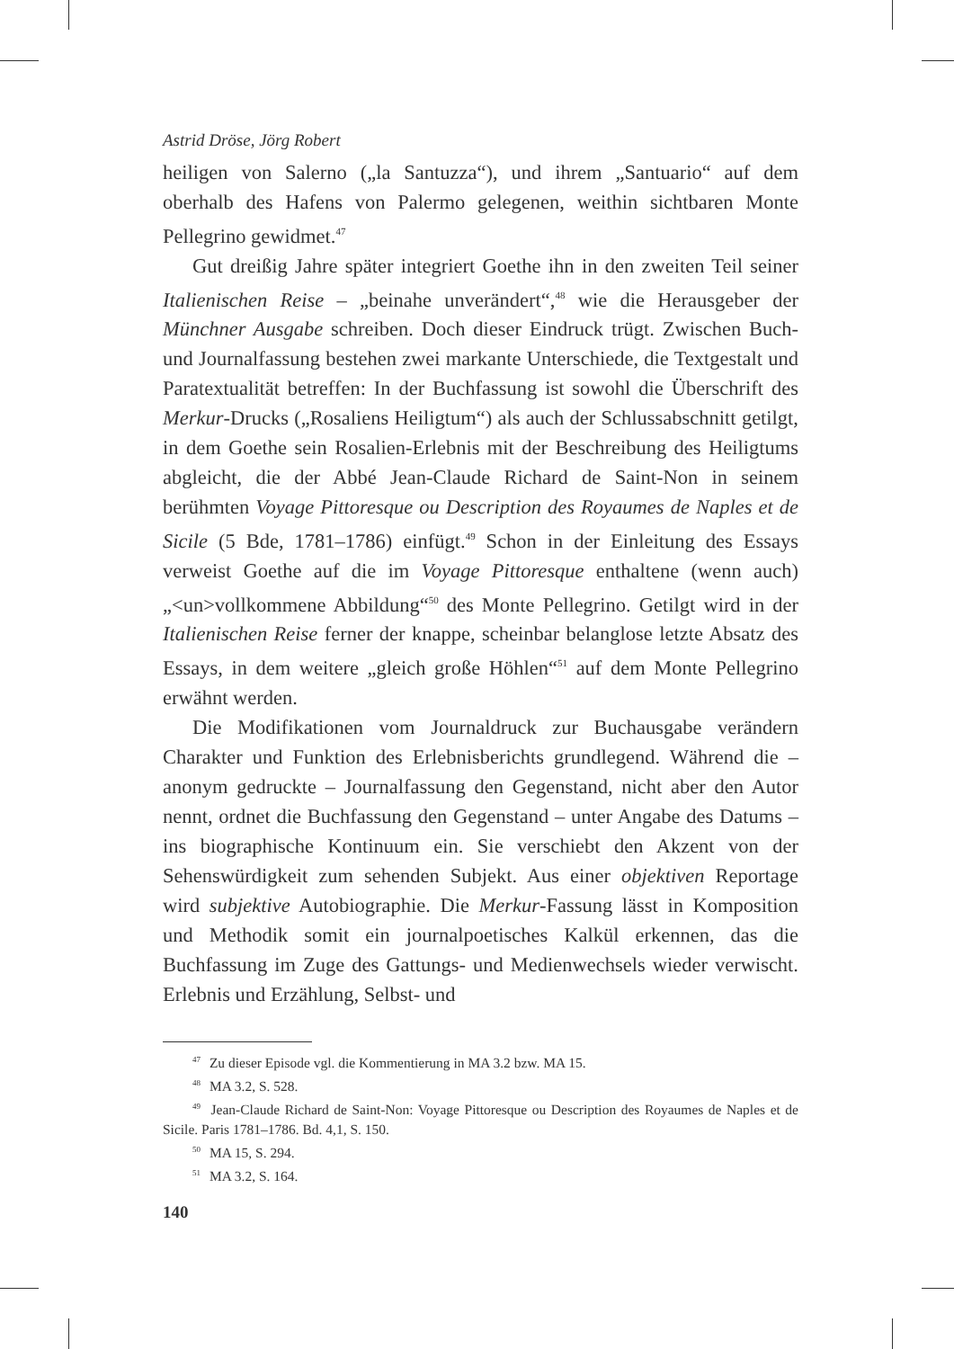Astrid Dröse, Jörg Robert
heiligen von Salerno („la Santuzza“), und ihrem „Santuario“ auf dem oberhalb des Hafens von Palermo gelegenen, weithin sichtbaren Monte Pellegrino gewidmet.<sup>47</sup>
Gut dreißig Jahre später integriert Goethe ihn in den zweiten Teil seiner Italienischen Reise – „beinahe unverändert“,<sup>48</sup> wie die Herausgeber der Münchner Ausgabe schreiben. Doch dieser Eindruck trügt. Zwischen Buch- und Journalfassung bestehen zwei markante Unterschiede, die Textgestalt und Paratextualität betreffen: In der Buchfassung ist sowohl die Überschrift des Merkur-Drucks („Rosaliens Heiligtum“) als auch der Schlussabschnitt getilgt, in dem Goethe sein Rosalien-Erlebnis mit der Beschreibung des Heiligtums abgleicht, die der Abbé Jean-Claude Richard de Saint-Non in seinem berühmten Voyage Pittoresque ou Description des Royaumes de Naples et de Sicile (5 Bde, 1781–1786) einfügt.<sup>49</sup> Schon in der Einleitung des Essays verweist Goethe auf die im Voyage Pittoresque enthaltene (wenn auch) „<un>vollkommene Abbildung“<sup>50</sup> des Monte Pellegrino. Getilgt wird in der Italienischen Reise ferner der knappe, scheinbar belanglose letzte Absatz des Essays, in dem weitere „gleich große Höhlen“<sup>51</sup> auf dem Monte Pellegrino erwähnt werden.
Die Modifikationen vom Journaldruck zur Buchausgabe verändern Charakter und Funktion des Erlebnisberichts grundlegend. Während die – anonym gedruckte – Journalfassung den Gegenstand, nicht aber den Autor nennt, ordnet die Buchfassung den Gegenstand – unter Angabe des Datums – ins biographische Kontinuum ein. Sie verschiebt den Akzent von der Sehenswürdigkeit zum sehenden Subjekt. Aus einer objektiven Reportage wird subjektive Autobiographie. Die Merkur-Fassung lässt in Komposition und Methodik somit ein journalpoetisches Kalkül erkennen, das die Buchfassung im Zuge des Gattungs- und Medienwechsels wieder verwischt. Erlebnis und Erzählung, Selbst- und
<sup>47</sup> Zu dieser Episode vgl. die Kommentierung in MA 3.2 bzw. MA 15.
<sup>48</sup> MA 3.2, S. 528.
<sup>49</sup> Jean-Claude Richard de Saint-Non: Voyage Pittoresque ou Description des Royaumes de Naples et de Sicile. Paris 1781–1786. Bd. 4,1, S. 150.
<sup>50</sup> MA 15, S. 294.
<sup>51</sup> MA 3.2, S. 164.
140